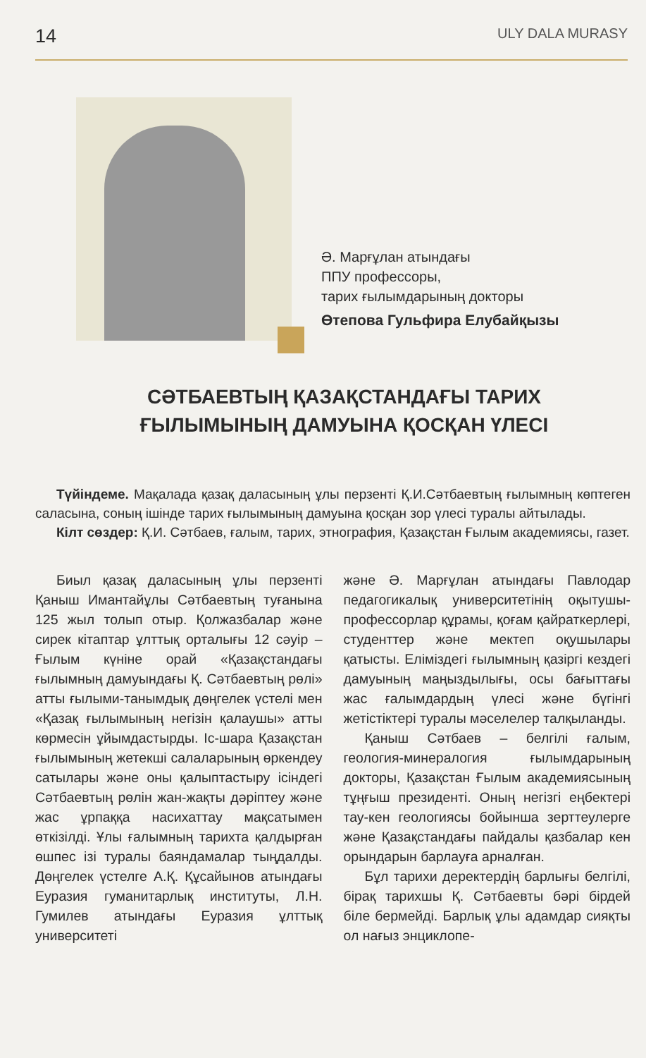14 ULY DALA MURASY
Ә. Марғұлан атындағы
ППУ профессоры,
тарих ғылымдарының докторы
Өтепова Гульфира Елубайқызы
СӘТБАЕВТЫҢ ҚАЗАҚСТАНДАҒЫ ТАРИХ
ҒЫЛЫМЫНЫҢ ДАМУЫНА ҚОСҚАН ҮЛЕСІ
Түйіндеме. Мақалада қазақ даласының ұлы перзенті Қ.И.Сәтбаевтың ғылымның көптеген саласына, соның ішінде тарих ғылымының дамуына қосқан зор үлесі туралы айтылады.
Кілт сөздер: Қ.И. Сәтбаев, ғалым, тарих, этнография, Қазақстан Ғылым академиясы, газет.
Биыл қазақ даласының ұлы перзенті Қаныш Имантайұлы Сәтбаевтың туғанына 125 жыл толып отыр. Қолжазбалар және сирек кітаптар ұлттық орталығы 12 сәуір – Ғылым күніне орай «Қазақстандағы ғылымның дамуындағы Қ. Сәтбаевтың рөлі» атты ғылыми-танымдық дөңгелек үстелі мен «Қазақ ғылымының негізін қалаушы» атты көрмесін ұйымдастырды. Іс-шара Қазақстан ғылымының жетекші салаларының өркендеу сатылары және оны қалыптастыру ісіндегі Сәтбаевтың рөлін жан-жақты дәріптеу және жас ұрпаққа насихаттау мақсатымен өткізілді. Ұлы ғалымның тарихта қалдырған өшпес ізі туралы баяндамалар тыңдалды. Дөңгелек үстелге А.Қ. Құсайынов атындағы Еуразия гуманитарлық институты, Л.Н. Гумилев атындағы Еуразия ұлттық университеті
және Ә. Марғұлан атындағы Павлодар педагогикалық университетінің оқытушы-профессорлар құрамы, қоғам қайраткерлері, студенттер және мектеп оқушылары қатысты. Еліміздегі ғылымның қазіргі кездегі дамуының маңыздылығы, осы бағыттағы жас ғалымдардың үлесі және бүгінгі жетістіктері туралы мәселелер талқыланды.
Қаныш Сәтбаев – белгілі ғалым, геология-минералогия ғылымдарының докторы, Қазақстан Ғылым академиясының тұңғыш президенті. Оның негізгі еңбектері тау-кен геологиясы бойынша зерттеулерге және Қазақстандағы пайдалы қазбалар кен орындарын барлауға арналған.
Бұл тарихи деректердің барлығы белгілі, бірақ тарихшы Қ. Сәтбаевты бәрі бірдей біле бермейді. Барлық ұлы адамдар сияқты ол нағыз энциклопе-